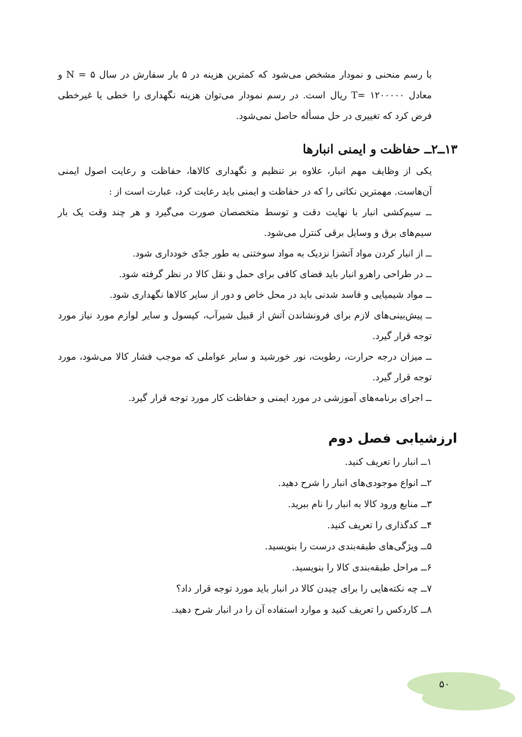با رسم منحنی و نمودار مشخص می‌شود که کمترین هزینه در ۵ بار سفارش در سال ۵ = N و معادل ۱۲۰۰۰۰۰ =T ریال است. در رسم نمودار می‌توان هزینه نگهداری را خطی یا غیرخطی فرض کرد که تغییری در حل مسأله حاصل نمی‌شود.
۱۳ــ۲ــ حفاظت و ایمنی انبارها
یکی از وظایف مهم انبار، علاوه بر تنظیم و نگهداری کالاها، حفاظت و رعایت اصول ایمنی آن‌هاست. مهمترین نکاتی را که در حفاظت و ایمنی باید رعایت کرد، عبارت است از :
ــ سیم‌کشی انبار با نهایت دقت و توسط متخصصان صورت می‌گیرد و هر چند وقت یک بار سیم‌های برق و وسایل برقی کنترل می‌شود.
ــ از انبار کردن مواد آتشزا نزدیک به مواد سوختنی به طور جدّی خودداری شود.
ــ در طراحی راهرو انبار باید فضای کافی برای حمل و نقل کالا در نظر گرفته شود.
ــ مواد شیمیایی و فاسد شدنی باید در محل خاص و دور از سایر کالاها نگهداری شود.
ــ پیش‌بینی‌های لازم برای فرونشاندن آتش از قبیل شیرآب، کپسول و سایر لوازم مورد نیاز مورد توجه قرار گیرد.
ــ میزان درجه حرارت، رطوبت، نور خورشید و سایر عواملی که موجب فشار کالا می‌شود، مورد توجه قرار گیرد.
ــ اجرای برنامه‌های آموزشی در مورد ایمنی و حفاظت کار مورد توجه قرار گیرد.
ارزشیابی فصل دوم
۱ــ انبار را تعریف کنید.
۲ــ انواع موجودی‌های انبار را شرح دهید.
۳ــ منابع ورود کالا به انبار را نام ببرید.
۴ــ کدگذاری را تعریف کنید.
۵ــ ویژگی‌های طبقه‌بندی درست را بنویسید.
۶ــ مراحل طبقه‌بندی کالا را بنویسید.
۷ــ چه نکته‌هایی را برای چیدن کالا در انبار باید مورد توجه قرار داد؟
۸ــ کاردکس را تعریف کنید و موارد استفاده آن را در انبار شرح دهید.
۵۰